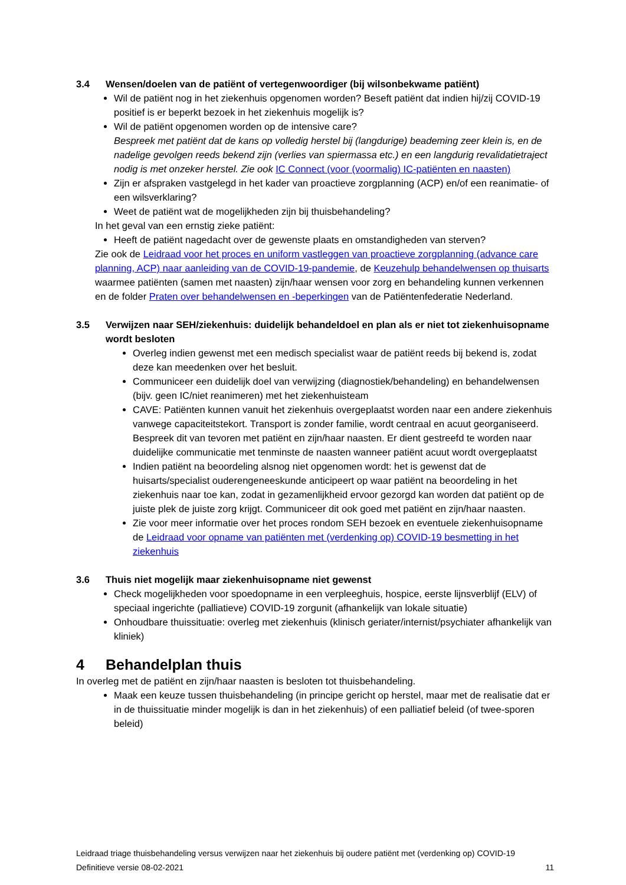3.4 Wensen/doelen van de patiënt of vertegenwoordiger (bij wilsonbekwame patiënt)
Wil de patiënt nog in het ziekenhuis opgenomen worden? Beseft patiënt dat indien hij/zij COVID-19 positief is er beperkt bezoek in het ziekenhuis mogelijk is?
Wil de patiënt opgenomen worden op de intensive care?
Bespreek met patiënt dat de kans op volledig herstel bij (langdurige) beademing zeer klein is, en de nadelige gevolgen reeds bekend zijn (verlies van spiermassa etc.) en een langdurig revalidatietraject nodig is met onzeker herstel. Zie ook IC Connect (voor (voormalig) IC-patiënten en naasten)
Zijn er afspraken vastgelegd in het kader van proactieve zorgplanning (ACP) en/of een reanimatie- of een wilsverklaring?
Weet de patiënt wat de mogelijkheden zijn bij thuisbehandeling?
In het geval van een ernstig zieke patiënt:
Heeft de patiënt nagedacht over de gewenste plaats en omstandigheden van sterven?
Zie ook de Leidraad voor het proces en uniform vastleggen van proactieve zorgplanning (advance care planning, ACP) naar aanleiding van de COVID-19-pandemie, de Keuzehulp behandelwensen op thuisarts waarmee patiënten (samen met naasten) zijn/haar wensen voor zorg en behandeling kunnen verkennen en de folder Praten over behandelwensen en -beperkingen van de Patiëntenfederatie Nederland.
3.5 Verwijzen naar SEH/ziekenhuis: duidelijk behandeldoel en plan als er niet tot ziekenhuisopname wordt besloten
Overleg indien gewenst met een medisch specialist waar de patiënt reeds bij bekend is, zodat deze kan meedenken over het besluit.
Communiceer een duidelijk doel van verwijzing (diagnostiek/behandeling) en behandelwensen (bijv. geen IC/niet reanimeren) met het ziekenhuisteam
CAVE: Patiënten kunnen vanuit het ziekenhuis overgeplaatst worden naar een andere ziekenhuis vanwege capaciteitstekort. Transport is zonder familie, wordt centraal en acuut georganiseerd. Bespreek dit van tevoren met patiënt en zijn/haar naasten. Er dient gestreefd te worden naar duidelijke communicatie met tenminste de naasten wanneer patiënt acuut wordt overgeplaatst
Indien patiënt na beoordeling alsnog niet opgenomen wordt: het is gewenst dat de huisarts/specialist ouderengeneeskunde anticipeert op waar patiënt na beoordeling in het ziekenhuis naar toe kan, zodat in gezamenlijkheid ervoor gezorgd kan worden dat patiënt op de juiste plek de juiste zorg krijgt. Communiceer dit ook goed met patiënt en zijn/haar naasten.
Zie voor meer informatie over het proces rondom SEH bezoek en eventuele ziekenhuisopname de Leidraad voor opname van patiënten met (verdenking op) COVID-19 besmetting in het ziekenhuis
3.6 Thuis niet mogelijk maar ziekenhuisopname niet gewenst
Check mogelijkheden voor spoedopname in een verpleeghuis, hospice, eerste lijnsverblijf (ELV) of speciaal ingerichte (palliatieve) COVID-19 zorgunit (afhankelijk van lokale situatie)
Onhoudbare thuissituatie: overleg met ziekenhuis (klinisch geriater/internist/psychiater afhankelijk van kliniek)
4 Behandelplan thuis
In overleg met de patiënt en zijn/haar naasten is besloten tot thuisbehandeling.
Maak een keuze tussen thuisbehandeling (in principe gericht op herstel, maar met de realisatie dat er in de thuissituatie minder mogelijk is dan in het ziekenhuis) of een palliatief beleid (of twee-sporen beleid)
Leidraad triage thuisbehandeling versus verwijzen naar het ziekenhuis bij oudere patiënt met (verdenking op) COVID-19
Definitieve versie 08-02-2021 11